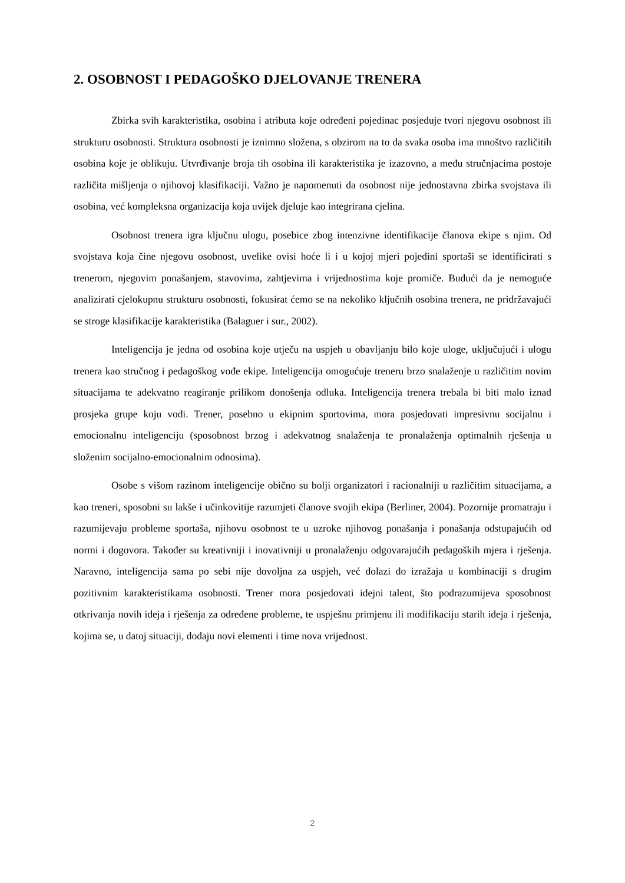2. OSOBNOST I PEDAGOŠKO DJELOVANJE TRENERA
Zbirka svih karakteristika, osobina i atributa koje određeni pojedinac posjeduje tvori njegovu osobnost ili strukturu osobnosti. Struktura osobnosti je iznimno složena, s obzirom na to da svaka osoba ima mnoštvo različitih osobina koje je oblikuju. Utvrđivanje broja tih osobina ili karakteristika je izazovno, a među stručnjacima postoje različita mišljenja o njihovoj klasifikaciji. Važno je napomenuti da osobnost nije jednostavna zbirka svojstava ili osobina, već kompleksna organizacija koja uvijek djeluje kao integrirana cjelina.
Osobnost trenera igra ključnu ulogu, posebice zbog intenzivne identifikacije članova ekipe s njim. Od svojstava koja čine njegovu osobnost, uvelike ovisi hoće li i u kojoj mjeri pojedini sportaši se identificirati s trenerom, njegovim ponašanjem, stavovima, zahtjevima i vrijednostima koje promiče. Budući da je nemoguće analizirati cjelokupnu strukturu osobnosti, fokusirat ćemo se na nekoliko ključnih osobina trenera, ne pridržavajući se stroge klasifikacije karakteristika (Balaguer i sur., 2002).
Inteligencija je jedna od osobina koje utječu na uspjeh u obavljanju bilo koje uloge, uključujući i ulogu trenera kao stručnog i pedagoškog vođe ekipe. Inteligencija omogućuje treneru brzo snalaženje u različitim novim situacijama te adekvatno reagiranje prilikom donošenja odluka. Inteligencija trenera trebala bi biti malo iznad prosjeka grupe koju vodi. Trener, posebno u ekipnim sportovima, mora posjedovati impresivnu socijalnu i emocionalnu inteligenciju (sposobnost brzog i adekvatnog snalaženja te pronalaženja optimalnih rješenja u složenim socijalno-emocionalnim odnosima).
Osobe s višom razinom inteligencije obično su bolji organizatori i racionalniji u različitim situacijama, a kao treneri, sposobni su lakše i učinkovitije razumjeti članove svojih ekipa (Berliner, 2004). Pozornije promatraju i razumijevaju probleme sportaša, njihovu osobnost te u uzroke njihovog ponašanja i ponašanja odstupajućih od normi i dogovora. Također su kreativniji i inovativniji u pronalaženju odgovarajućih pedagoških mjera i rješenja. Naravno, inteligencija sama po sebi nije dovoljna za uspjeh, već dolazi do izražaja u kombinaciji s drugim pozitivnim karakteristikama osobnosti. Trener mora posjedovati idejni talent, što podrazumijeva sposobnost otkrivanja novih ideja i rješenja za određene probleme, te uspješnu primjenu ili modifikaciju starih ideja i rješenja, kojima se, u datoj situaciji, dodaju novi elementi i time nova vrijednost.
2